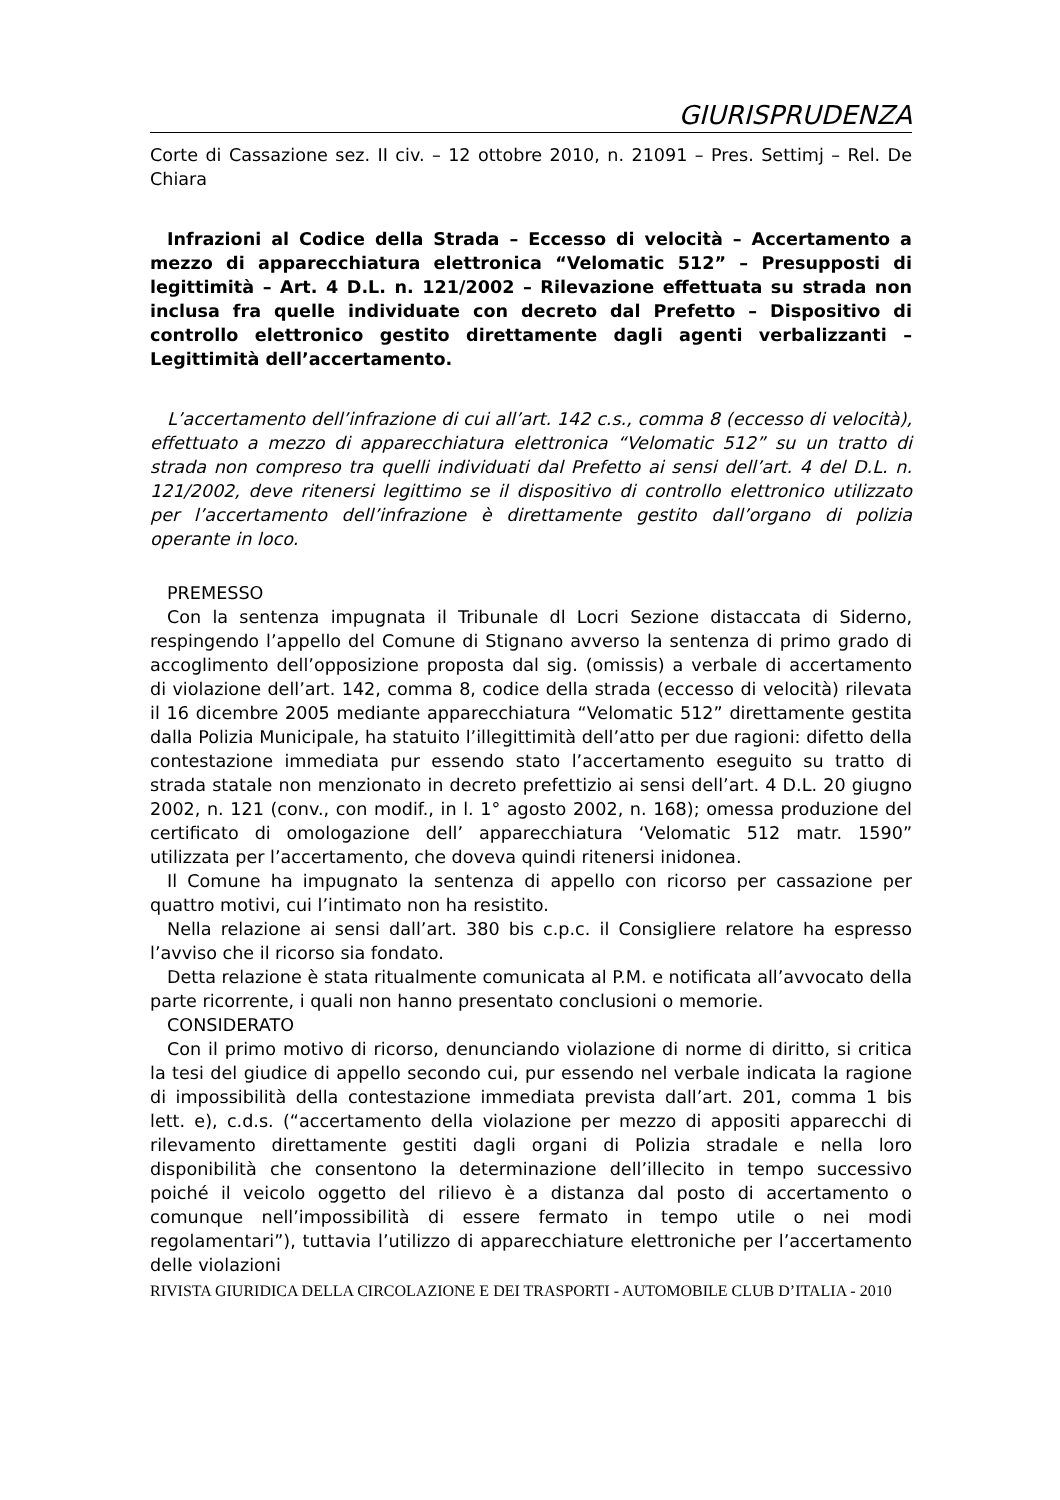GIURISPRUDENZA
Corte di Cassazione sez. II civ. – 12 ottobre 2010, n. 21091 – Pres. Settimj – Rel. De Chiara
Infrazioni al Codice della Strada – Eccesso di velocità – Accertamento a mezzo di apparecchiatura elettronica “Velomatic 512” – Presupposti di legittimità – Art. 4 D.L. n. 121/2002 – Rilevazione effettuata su strada non inclusa fra quelle individuate con decreto dal Prefetto – Dispositivo di controllo elettronico gestito direttamente dagli agenti verbalizzanti – Legittimità dell’accertamento.
L’accertamento dell’infrazione di cui all’art. 142 c.s., comma 8 (eccesso di velocità), effettuato a mezzo di apparecchiatura elettronica “Velomatic 512” su un tratto di strada non compreso tra quelli individuati dal Prefetto ai sensi dell’art. 4 del D.L. n. 121/2002, deve ritenersi legittimo se il dispositivo di controllo elettronico utilizzato per l’accertamento dell’infrazione è direttamente gestito dall’organo di polizia operante in loco.
PREMESSO
Con la sentenza impugnata il Tribunale dl Locri Sezione distaccata di Siderno, respingendo l’appello del Comune di Stignano avverso la sentenza di primo grado di accoglimento dell’opposizione proposta dal sig. (omissis) a verbale di accertamento di violazione dell’art. 142, comma 8, codice della strada (eccesso di velocità) rilevata il 16 dicembre 2005 mediante apparecchiatura “Velomatic 512” direttamente gestita dalla Polizia Municipale, ha statuito l’illegittimità dell’atto per due ragioni: difetto della contestazione immediata pur essendo stato l’accertamento eseguito su tratto di strada statale non menzionato in decreto prefettizio ai sensi dell’art. 4 D.L. 20 giugno 2002, n. 121 (conv., con modif., in l. 1° agosto 2002, n. 168); omessa produzione del certificato di omologazione dell’ apparecchiatura ‘Velomatic 512 matr. 1590” utilizzata per l’accertamento, che doveva quindi ritenersi inidonea.
Il Comune ha impugnato la sentenza di appello con ricorso per cassazione per quattro motivi, cui l’intimato non ha resistito.
Nella relazione ai sensi dall’art. 380 bis c.p.c. il Consigliere relatore ha espresso l’avviso che il ricorso sia fondato.
Detta relazione è stata ritualmente comunicata al P.M. e notificata all’avvocato della parte ricorrente, i quali non hanno presentato conclusioni o memorie.
CONSIDERATO
Con il primo motivo di ricorso, denunciando violazione di norme di diritto, si critica la tesi del giudice di appello secondo cui, pur essendo nel verbale indicata la ragione di impossibilità della contestazione immediata prevista dall’art. 201, comma 1 bis lett. e), c.d.s. (“accertamento della violazione per mezzo di appositi apparecchi di rilevamento direttamente gestiti dagli organi di Polizia stradale e nella loro disponibilità che consentono la determinazione dell’illecito in tempo successivo poiché il veicolo oggetto del rilievo è a distanza dal posto di accertamento o comunque nell’impossibilità di essere fermato in tempo utile o nei modi regolamentari”), tuttavia l’utilizzo di apparecchiature elettroniche per l’accertamento delle violazioni
RIVISTA GIURIDICA DELLA CIRCOLAZIONE E DEI TRASPORTI - AUTOMOBILE CLUB D’ITALIA - 2010